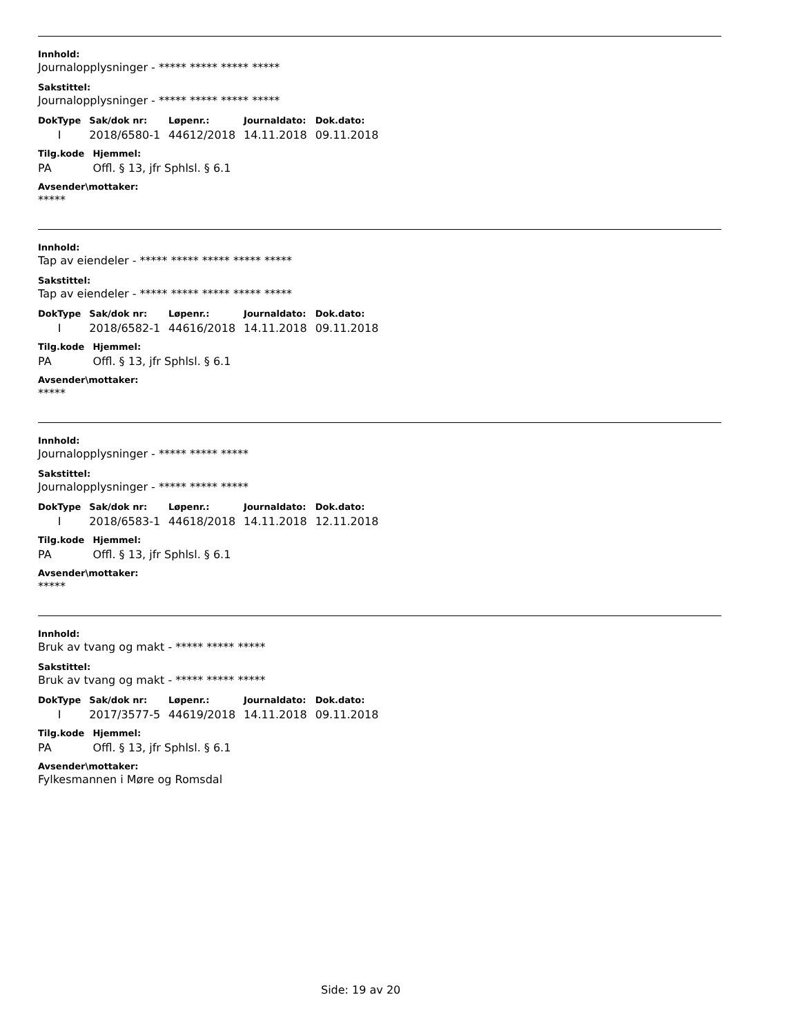Innhold:
Journalopplysninger - ***** ***** ***** *****
Sakstittel:
Journalopplysninger - ***** ***** ***** *****
| DokType | Sak/dok nr: | Løpenr.: | Journaldato: | Dok.dato: |
| --- | --- | --- | --- | --- |
| I | 2018/6580-1 | 44612/2018 | 14.11.2018 | 09.11.2018 |
| Tilg.kode | Hjemmel: |
| --- | --- |
| PA | Offl. § 13, jfr Sphlsl. § 6.1 |
Avsender\mottaker:
*****
Innhold:
Tap av eiendeler - ***** ***** ***** ***** *****
Sakstittel:
Tap av eiendeler - ***** ***** ***** ***** *****
| DokType | Sak/dok nr: | Løpenr.: | Journaldato: | Dok.dato: |
| --- | --- | --- | --- | --- |
| I | 2018/6582-1 | 44616/2018 | 14.11.2018 | 09.11.2018 |
| Tilg.kode | Hjemmel: |
| --- | --- |
| PA | Offl. § 13, jfr Sphlsl. § 6.1 |
Avsender\mottaker:
*****
Innhold:
Journalopplysninger - ***** ***** *****
Sakstittel:
Journalopplysninger - ***** ***** *****
| DokType | Sak/dok nr: | Løpenr.: | Journaldato: | Dok.dato: |
| --- | --- | --- | --- | --- |
| I | 2018/6583-1 | 44618/2018 | 14.11.2018 | 12.11.2018 |
| Tilg.kode | Hjemmel: |
| --- | --- |
| PA | Offl. § 13, jfr Sphlsl. § 6.1 |
Avsender\mottaker:
*****
Innhold:
Bruk av tvang og makt - ***** ***** *****
Sakstittel:
Bruk av tvang og makt - ***** ***** *****
| DokType | Sak/dok nr: | Løpenr.: | Journaldato: | Dok.dato: |
| --- | --- | --- | --- | --- |
| I | 2017/3577-5 | 44619/2018 | 14.11.2018 | 09.11.2018 |
| Tilg.kode | Hjemmel: |
| --- | --- |
| PA | Offl. § 13, jfr Sphlsl. § 6.1 |
Avsender\mottaker:
Fylkesmannen i Møre og Romsdal
Side: 19 av 20